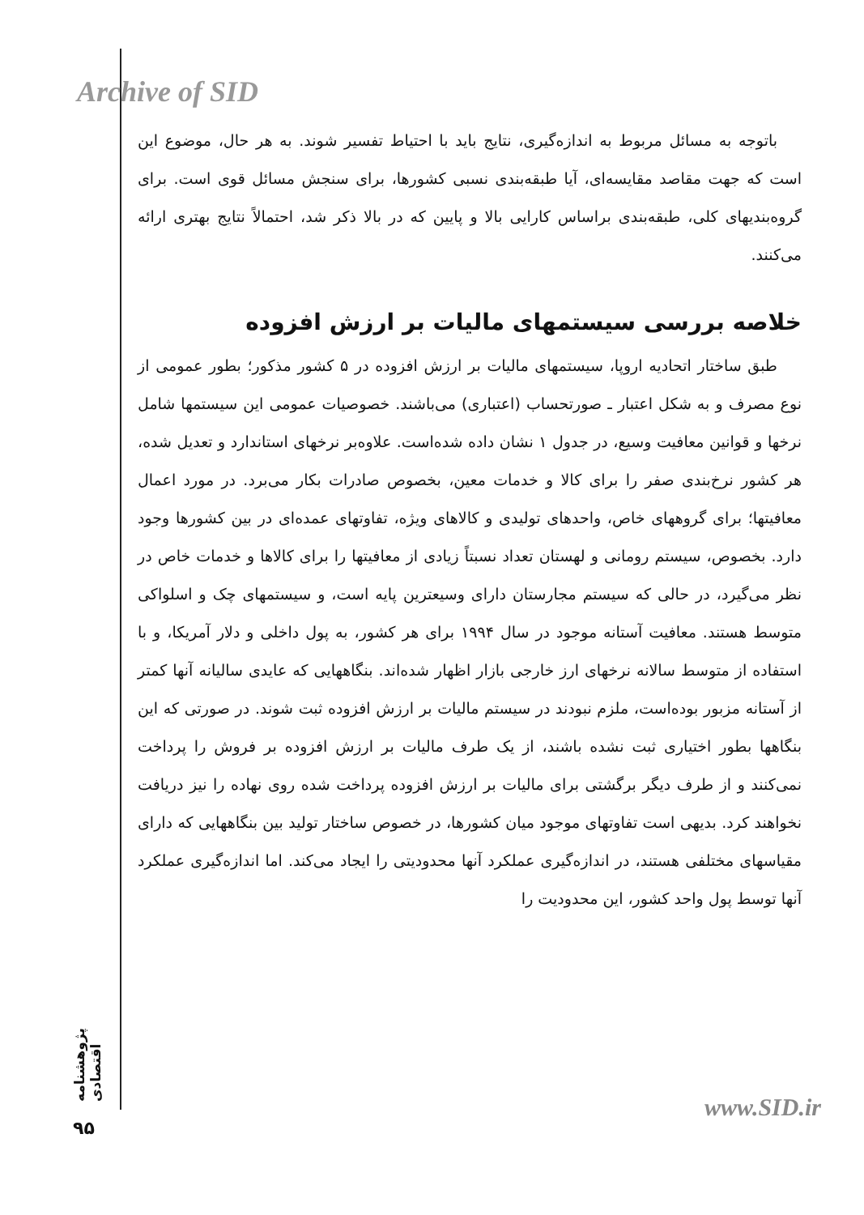Archive of SID
باتوجه به مسائل مربوط به اندازه‌گیری، نتایج باید با احتیاط تفسیر شوند. به هر حال، موضوع این است که جهت مقاصد مقایسه‌ای، آیا طبقه‌بندی نسبی کشورها، برای سنجش مسائل قوی است. برای گروه‌بندیهای کلی، طبقه‌بندی براساس کارایی بالا و پایین که در بالا ذکر شد، احتمالاً نتایج بهتری ارائه می‌کنند.
خلاصه بررسی سیستمهای مالیات بر ارزش افزوده
طبق ساختار اتحادیه اروپا، سیستمهای مالیات بر ارزش افزوده در ۵ کشور مذکور؛ بطور عمومی از نوع مصرف و به شکل اعتبار ـ صورتحساب (اعتباری) می‌باشند. خصوصیات عمومی این سیستمها شامل نرخها و قوانین معافیت وسیع، در جدول ۱ نشان داده شده‌است. علاوه‌بر نرخهای استاندارد و تعدیل شده، هر کشور نرخ‌بندی صفر را برای کالا و خدمات معین، بخصوص صادرات بکار می‌برد. در مورد اعمال معافیتها؛ برای گروههای خاص، واحدهای تولیدی و کالاهای ویژه، تفاوتهای عمده‌ای در بین کشورها وجود دارد. بخصوص، سیستم رومانی و لهستان تعداد نسبتاً زیادی از معافیتها را برای کالاها و خدمات خاص در نظر می‌گیرد، در حالی که سیستم مجارستان دارای وسیعترین پایه است، و سیستمهای چک و اسلواکی متوسط هستند. معافیت آستانه موجود در سال ۱۹۹۴ برای هر کشور، به پول داخلی و دلار آمریکا، و با استفاده از متوسط سالانه نرخهای ارز خارجی بازار اظهار شده‌اند. بنگاههایی که عایدی سالیانه آنها کمتر از آستانه مزبور بوده‌است، ملزم نبودند در سیستم مالیات بر ارزش افزوده ثبت شوند. در صورتی که این بنگاهها بطور اختیاری ثبت نشده باشند، از یک طرف مالیات بر ارزش افزوده بر فروش را پرداخت نمی‌کنند و از طرف دیگر برگشتی برای مالیات بر ارزش افزوده پرداخت شده روی نهاده را نیز دریافت نخواهند کرد. بدیهی است تفاوتهای موجود میان کشورها، در خصوص ساختار تولید بین بنگاههایی که دارای مقیاسهای مختلفی هستند، در اندازه‌گیری عملکرد آنها محدودیتی را ایجاد می‌کند. اما اندازه‌گیری عملکرد آنها توسط پول واحد کشور، این محدودیت را
پژوهشنامه اقتصادی
۹۵
www.SID.ir